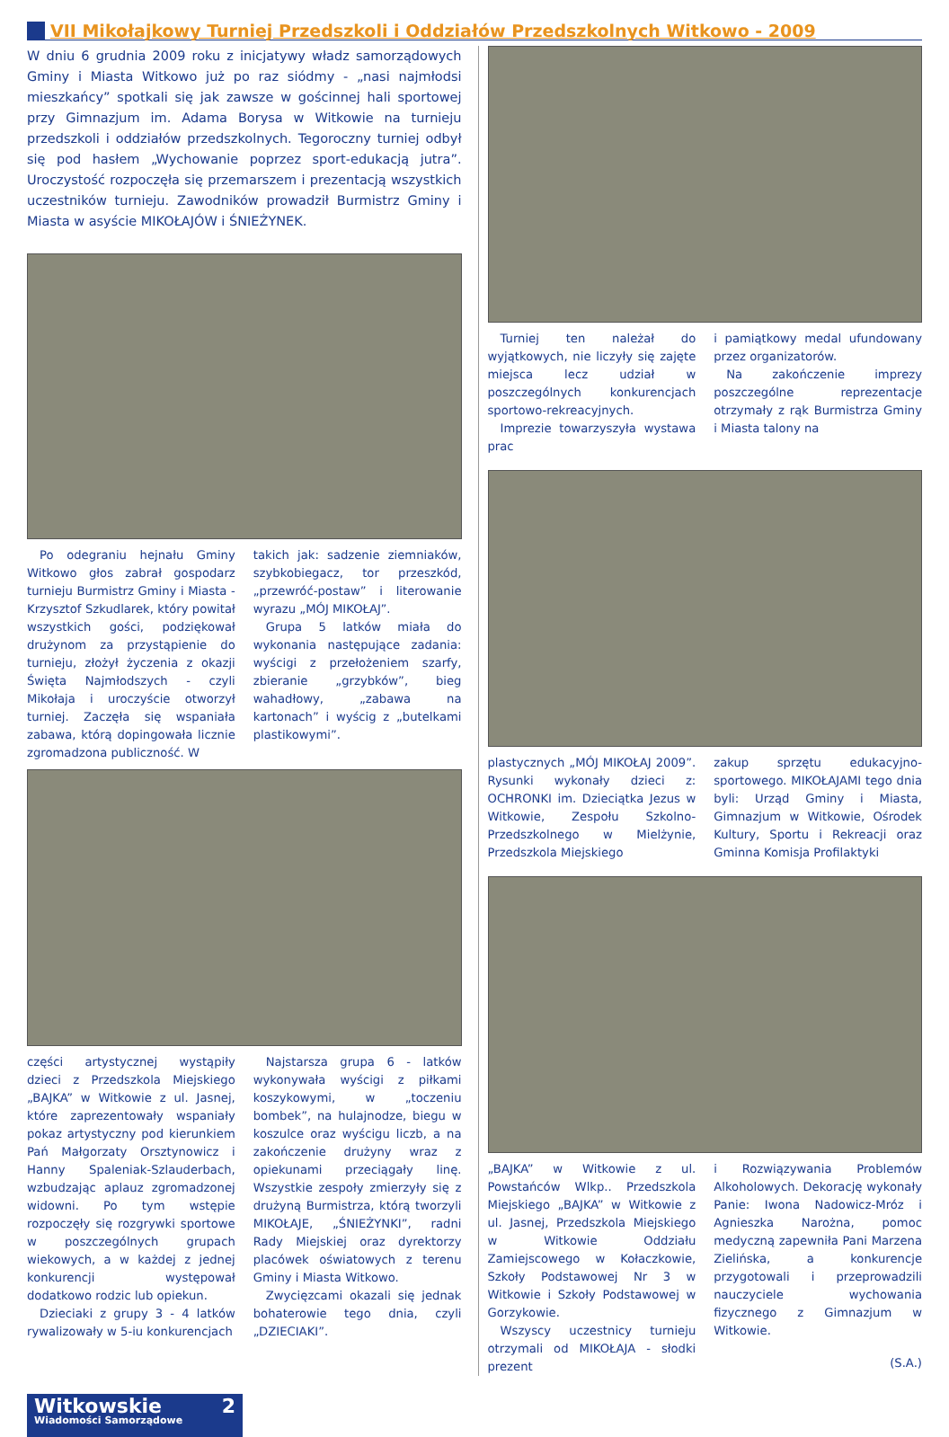VII Mikołajkowy Turniej Przedszkoli i Oddziałów Przedszkolnych Witkowo - 2009
W dniu 6 grudnia 2009 roku z inicjatywy władz samorządowych Gminy i Miasta Witkowo już po raz siódmy - „nasi najmłodsi mieszkańcy” spotkali się jak zawsze w gościnnej hali sportowej przy Gimnazjum im. Adama Borysa w Witkowie na turnieju przedszkoli i oddziałów przedszkolnych. Tegoroczny turniej odbył się pod hasłem „Wychowanie poprzez sport-edukacją jutra”. Uroczystość rozpoczęła się przemarszem i prezentacją wszystkich uczestników turnieju. Zawodników prowadził Burmistrz Gminy i Miasta w asyście MIKOŁAJÓW i ŚNIEŻYNEK.
Po odegraniu hejnału Gminy Witkowo głos zabrał gospodarz turnieju Burmistrz Gminy i Miasta - Krzysztof Szkudlarek, który powitał wszystkich gości, podziękował drużynom za przystąpienie do turnieju, złożył życzenia z okazji Święta Najmłodszych - czyli Mikołaja i uroczyście otworzył turniej. Zaczęła się wspaniała zabawa, którą dopingowała licznie zgromadzona publiczność. W
takich jak: sadzenie ziemniaków, szybkobiegacz, tor przeszkód, „przewróć-postaw” i literowanie wyrazu „MÓJ MIKOŁAJ”.
Grupa 5 latków miała do wykonania następujące zadania: wyścigi z przełożeniem szarfy, zbieranie „grzybków”, bieg wahadłowy, „zabawa na kartonach” i wyścig z „butelkami plastikowymi”.
części artystycznej wystąpiły dzieci z Przedszkola Miejskiego „BAJKA” w Witkowie z ul. Jasnej, które zaprezentowały wspaniały pokaz artystyczny pod kierunkiem Pań Małgorzaty Orsztynowicz i Hanny Spaleniak-Szlauderbach, wzbudzając aplauz zgromadzonej widowni. Po tym wstępie rozpoczęły się rozgrywki sportowe w poszczególnych grupach wiekowych, a w każdej z jednej konkurencji występował dodatkowo rodzic lub opiekun.
Dzieciaki z grupy 3 - 4 latków rywalizowały w 5-iu konkurencjach
Najstarsza grupa 6 - latków wykonywała wyścigi z piłkami koszykowymi, w „toczeniu bombek”, na hulajnodze, biegu w koszulce oraz wyścigu liczb, a na zakończenie drużyny wraz z opiekunami przeciągały linę. Wszystkie zespoły zmierzyły się z drużyną Burmistrza, którą tworzyli MIKOŁAJE, „ŚNIEŻYNKI”, radni Rady Miejskiej oraz dyrektorzy placówek oświatowych z terenu Gminy i Miasta Witkowo.
Zwycięzcami okazali się jednak bohaterowie tego dnia, czyli „DZIECIAKI”.
Turniej ten należał do wyjątkowych, nie liczyły się zajęte miejsca lecz udział w poszczególnych konkurencjach sportowo-rekreacyjnych.
Imprezie towarzyszyła wystawa prac
i pamiątkowy medal ufundowany przez organizatorów.
Na zakończenie imprezy poszczególne reprezentacje otrzymały z rąk Burmistrza Gminy i Miasta talony na
plastycznych „MÓJ MIKOŁAJ 2009”. Rysunki wykonały dzieci z: OCHRONKI im. Dzieciątka Jezus w Witkowie, Zespołu Szkolno-Przedszkolnego w Mielżynie, Przedszkola Miejskiego
zakup sprzętu edukacyjno-sportowego. MIKOŁAJAMI tego dnia byli: Urząd Gminy i Miasta, Gimnazjum w Witkowie, Ośrodek Kultury, Sportu i Rekreacji oraz Gminna Komisja Profilaktyki
„BAJKA” w Witkowie z ul. Powstańców Wlkp.. Przedszkola Miejskiego „BAJKA” w Witkowie z ul. Jasnej, Przedszkola Miejskiego w Witkowie Oddziału Zamiejscowego w Kołaczkowie, Szkoły Podstawowej Nr 3 w Witkowie i Szkoły Podstawowej w Gorzykowie.
Wszyscy uczestnicy turnieju otrzymali od MIKOŁAJA - słodki prezent
i Rozwiązywania Problemów Alkoholowych. Dekorację wykonały Panie: Iwona Nadowicz-Mróz i Agnieszka Narożna, pomoc medyczną zapewniła Pani Marzena Zielińska, a konkurencje przygotowali i przeprowadzili nauczyciele wychowania fizycznego z Gimnazjum w Witkowie.
(S.A.)
Witkowskie 2
Wiadomości Samorządowe